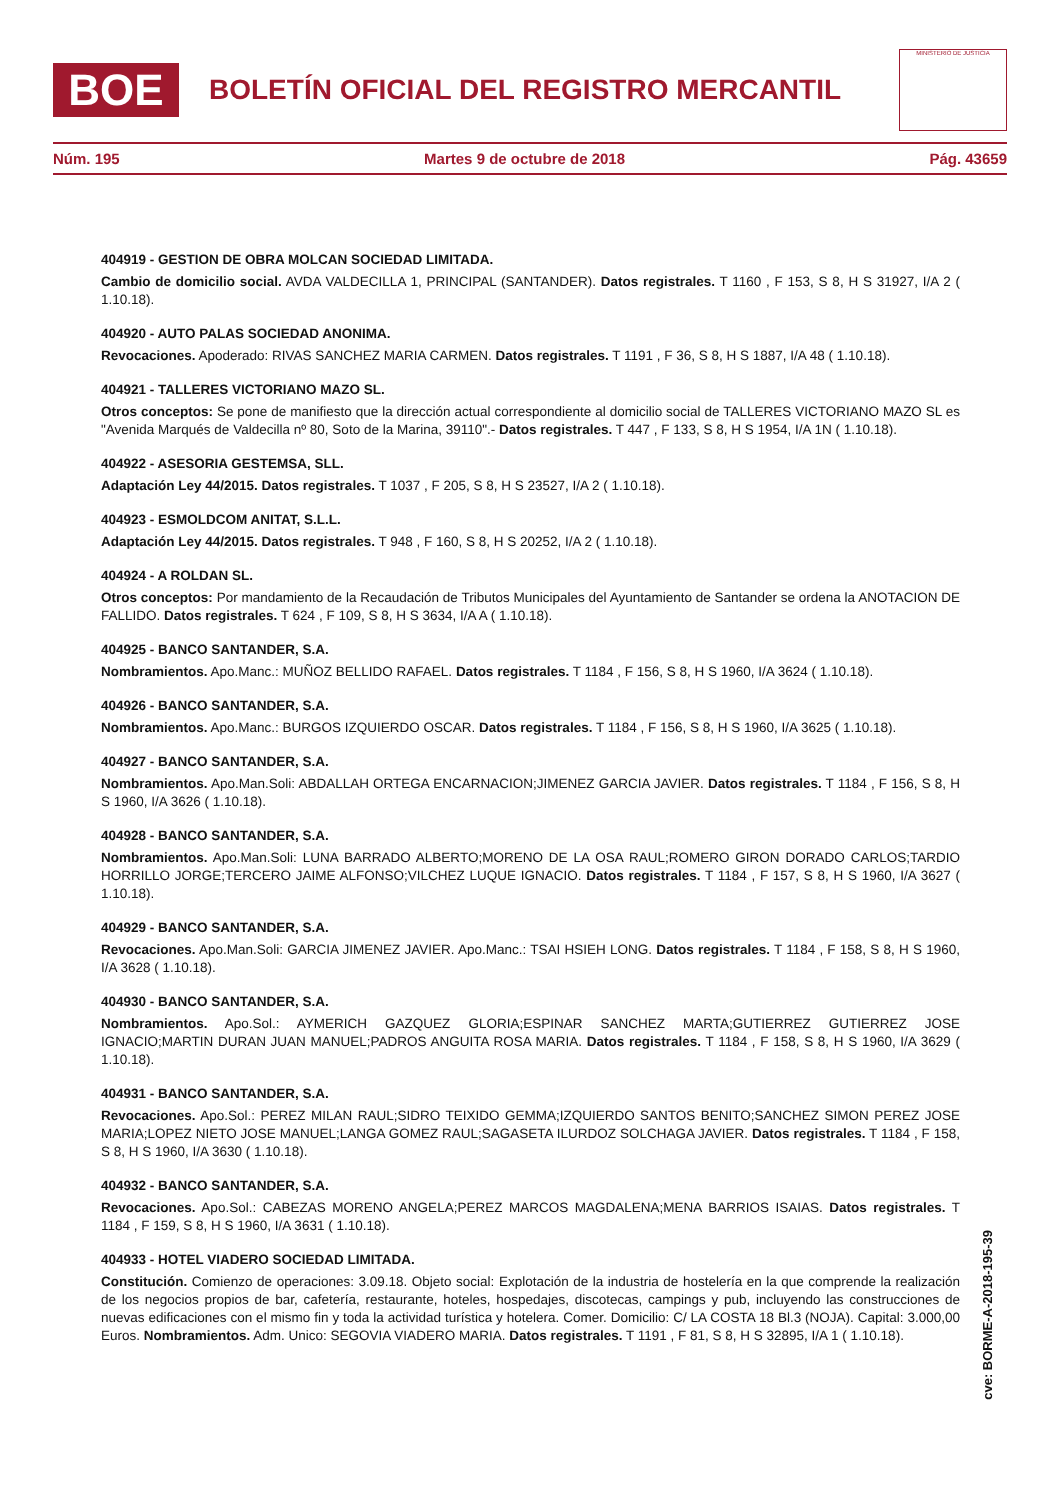BOE
BOLETÍN OFICIAL DEL REGISTRO MERCANTIL
MINISTERIO DE JUSTICIA
Núm. 195 Martes 9 de octubre de 2018 Pág. 43659
404919 - GESTION DE OBRA MOLCAN SOCIEDAD LIMITADA.
Cambio de domicilio social. AVDA VALDECILLA 1, PRINCIPAL (SANTANDER). Datos registrales. T 1160 , F 153, S 8, H S 31927, I/A 2 ( 1.10.18).
404920 - AUTO PALAS SOCIEDAD ANONIMA.
Revocaciones. Apoderado: RIVAS SANCHEZ MARIA CARMEN. Datos registrales. T 1191 , F 36, S 8, H S 1887, I/A 48 ( 1.10.18).
404921 - TALLERES VICTORIANO MAZO SL.
Otros conceptos: Se pone de manifiesto que la dirección actual correspondiente al domicilio social de TALLERES VICTORIANO MAZO SL es "Avenida Marqués de Valdecilla nº 80, Soto de la Marina, 39110".- Datos registrales. T 447 , F 133, S 8, H S 1954, I/A 1N ( 1.10.18).
404922 - ASESORIA GESTEMSA, SLL.
Adaptación Ley 44/2015. Datos registrales. T 1037 , F 205, S 8, H S 23527, I/A 2 ( 1.10.18).
404923 - ESMOLDCOM ANITAT, S.L.L.
Adaptación Ley 44/2015. Datos registrales. T 948 , F 160, S 8, H S 20252, I/A 2 ( 1.10.18).
404924 - A ROLDAN SL.
Otros conceptos: Por mandamiento de la Recaudación de Tributos Municipales del Ayuntamiento de Santander se ordena la ANOTACION DE FALLIDO. Datos registrales. T 624 , F 109, S 8, H S 3634, I/A A ( 1.10.18).
404925 - BANCO SANTANDER, S.A.
Nombramientos. Apo.Manc.: MUÑOZ BELLIDO RAFAEL. Datos registrales. T 1184 , F 156, S 8, H S 1960, I/A 3624 ( 1.10.18).
404926 - BANCO SANTANDER, S.A.
Nombramientos. Apo.Manc.: BURGOS IZQUIERDO OSCAR. Datos registrales. T 1184 , F 156, S 8, H S 1960, I/A 3625 ( 1.10.18).
404927 - BANCO SANTANDER, S.A.
Nombramientos. Apo.Man.Soli: ABDALLAH ORTEGA ENCARNACION;JIMENEZ GARCIA JAVIER. Datos registrales. T 1184 , F 156, S 8, H S 1960, I/A 3626 ( 1.10.18).
404928 - BANCO SANTANDER, S.A.
Nombramientos. Apo.Man.Soli: LUNA BARRADO ALBERTO;MORENO DE LA OSA RAUL;ROMERO GIRON DORADO CARLOS;TARDIO HORRILLO JORGE;TERCERO JAIME ALFONSO;VILCHEZ LUQUE IGNACIO. Datos registrales. T 1184 , F 157, S 8, H S 1960, I/A 3627 ( 1.10.18).
404929 - BANCO SANTANDER, S.A.
Revocaciones. Apo.Man.Soli: GARCIA JIMENEZ JAVIER. Apo.Manc.: TSAI HSIEH LONG. Datos registrales. T 1184 , F 158, S 8, H S 1960, I/A 3628 ( 1.10.18).
404930 - BANCO SANTANDER, S.A.
Nombramientos. Apo.Sol.: AYMERICH GAZQUEZ GLORIA;ESPINAR SANCHEZ MARTA;GUTIERREZ GUTIERREZ JOSE IGNACIO;MARTIN DURAN JUAN MANUEL;PADROS ANGUITA ROSA MARIA. Datos registrales. T 1184 , F 158, S 8, H S 1960, I/A 3629 ( 1.10.18).
404931 - BANCO SANTANDER, S.A.
Revocaciones. Apo.Sol.: PEREZ MILAN RAUL;SIDRO TEIXIDO GEMMA;IZQUIERDO SANTOS BENITO;SANCHEZ SIMON PEREZ JOSE MARIA;LOPEZ NIETO JOSE MANUEL;LANGA GOMEZ RAUL;SAGASETA ILURDOZ SOLCHAGA JAVIER. Datos registrales. T 1184 , F 158, S 8, H S 1960, I/A 3630 ( 1.10.18).
404932 - BANCO SANTANDER, S.A.
Revocaciones. Apo.Sol.: CABEZAS MORENO ANGELA;PEREZ MARCOS MAGDALENA;MENA BARRIOS ISAIAS. Datos registrales. T 1184 , F 159, S 8, H S 1960, I/A 3631 ( 1.10.18).
404933 - HOTEL VIADERO SOCIEDAD LIMITADA.
Constitución. Comienzo de operaciones: 3.09.18. Objeto social: Explotación de la industria de hostelería en la que comprende la realización de los negocios propios de bar, cafetería, restaurante, hoteles, hospedajes, discotecas, campings y pub, incluyendo las construcciones de nuevas edificaciones con el mismo fin y toda la actividad turística y hotelera. Comer. Domicilio: C/ LA COSTA 18 Bl.3 (NOJA). Capital: 3.000,00 Euros. Nombramientos. Adm. Unico: SEGOVIA VIADERO MARIA. Datos registrales. T 1191 , F 81, S 8, H S 32895, I/A 1 ( 1.10.18).
cve: BORME-A-2018-195-39